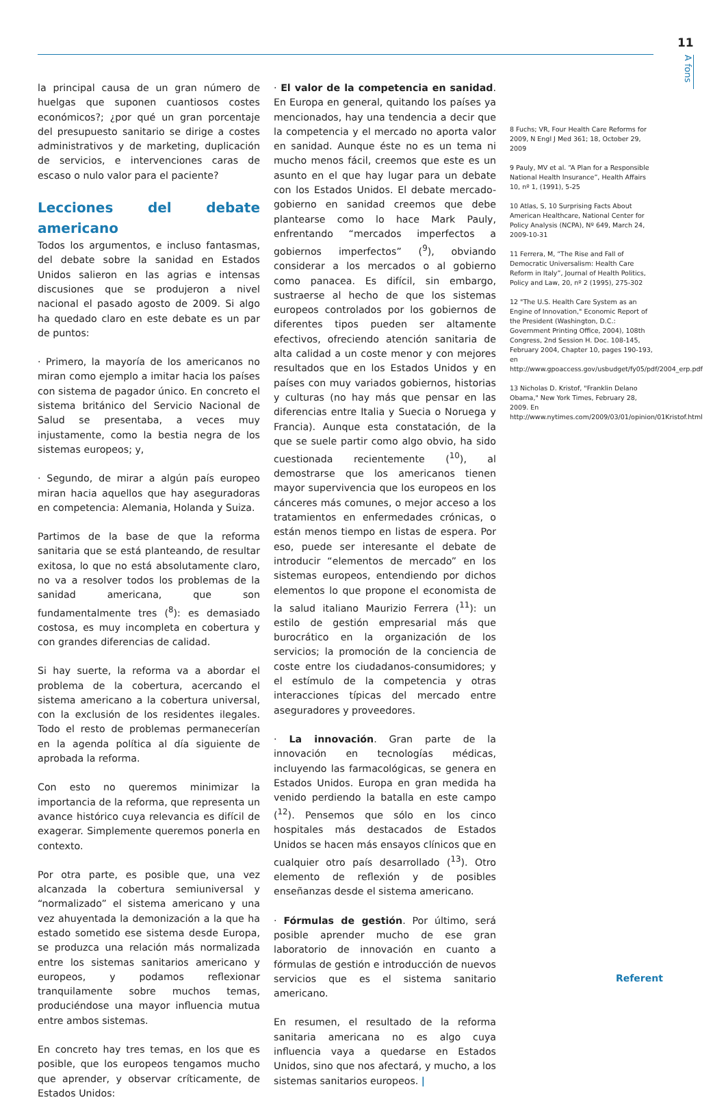11
A fons
la principal causa de un gran número de huelgas que suponen cuantiosos costes económicos?; ¿por qué un gran porcentaje del presupuesto sanitario se dirige a costes administrativos y de marketing, duplicación de servicios, e intervenciones caras de escaso o nulo valor para el paciente?
Lecciones del debate americano
Todos los argumentos, e incluso fantasmas, del debate sobre la sanidad en Estados Unidos salieron en las agrias e intensas discusiones que se produjeron a nivel nacional el pasado agosto de 2009. Si algo ha quedado claro en este debate es un par de puntos:
· Primero, la mayoría de los americanos no miran como ejemplo a imitar hacia los países con sistema de pagador único. En concreto el sistema británico del Servicio Nacional de Salud se presentaba, a veces muy injustamente, como la bestia negra de los sistemas europeos; y,
· Segundo, de mirar a algún país europeo miran hacia aquellos que hay aseguradoras en competencia: Alemania, Holanda y Suiza.
Partimos de la base de que la reforma sanitaria que se está planteando, de resultar exitosa, lo que no está absolutamente claro, no va a resolver todos los problemas de la sanidad americana, que son fundamentalmente tres (<sup>8</sup>): es demasiado costosa, es muy incompleta en cobertura y con grandes diferencias de calidad.
Si hay suerte, la reforma va a abordar el problema de la cobertura, acercando el sistema americano a la cobertura universal, con la exclusión de los residentes ilegales. Todo el resto de problemas permanecerían en la agenda política al día siguiente de aprobada la reforma.
Con esto no queremos minimizar la importancia de la reforma, que representa un avance histórico cuya relevancia es difícil de exagerar. Simplemente queremos ponerla en contexto.
Por otra parte, es posible que, una vez alcanzada la cobertura semiuniversal y “normalizado” el sistema americano y una vez ahuyentada la demonización a la que ha estado sometido ese sistema desde Europa, se produzca una relación más normalizada entre los sistemas sanitarios americano y europeos, y podamos reflexionar tranquilamente sobre muchos temas, produciéndose una mayor influencia mutua entre ambos sistemas.
En concreto hay tres temas, en los que es posible, que los europeos tengamos mucho que aprender, y observar críticamente, de Estados Unidos:
· El valor de la competencia en sanidad. En Europa en general, quitando los países ya mencionados, hay una tendencia a decir que la competencia y el mercado no aporta valor en sanidad. Aunque éste no es un tema ni mucho menos fácil, creemos que este es un asunto en el que hay lugar para un debate con los Estados Unidos. El debate mercado-gobierno en sanidad creemos que debe plantearse como lo hace Mark Pauly, enfrentando “mercados imperfectos a gobiernos imperfectos” (<sup>9</sup>), obviando considerar a los mercados o al gobierno como panacea. Es difícil, sin embargo, sustraerse al hecho de que los sistemas europeos controlados por los gobiernos de diferentes tipos pueden ser altamente efectivos, ofreciendo atención sanitaria de alta calidad a un coste menor y con mejores resultados que en los Estados Unidos y en países con muy variados gobiernos, historias y culturas (no hay más que pensar en las diferencias entre Italia y Suecia o Noruega y Francia). Aunque esta constatación, de la que se suele partir como algo obvio, ha sido cuestionada recientemente (<sup>10</sup>), al demostrarse que los americanos tienen mayor supervivencia que los europeos en los cánceres más comunes, o mejor acceso a los tratamientos en enfermedades crónicas, o están menos tiempo en listas de espera. Por eso, puede ser interesante el debate de introducir “elementos de mercado” en los sistemas europeos, entendiendo por dichos elementos lo que propone el economista de la salud italiano Maurizio Ferrera (<sup>11</sup>): un estilo de gestión empresarial más que burocrático en la organización de los servicios; la promoción de la conciencia de coste entre los ciudadanos-consumidores; y el estímulo de la competencia y otras interacciones típicas del mercado entre aseguradores y proveedores.
· La innovación. Gran parte de la innovación en tecnologías médicas, incluyendo las farmacológicas, se genera en Estados Unidos. Europa en gran medida ha venido perdiendo la batalla en este campo (<sup>12</sup>). Pensemos que sólo en los cinco hospitales más destacados de Estados Unidos se hacen más ensayos clínicos que en cualquier otro país desarrollado (<sup>13</sup>). Otro elemento de reflexión y de posibles enseñanzas desde el sistema americano.
· Fórmulas de gestión. Por último, será posible aprender mucho de ese gran laboratorio de innovación en cuanto a fórmulas de gestión e introducción de nuevos servicios que es el sistema sanitario americano.
En resumen, el resultado de la reforma sanitaria americana no es algo cuya influencia vaya a quedarse en Estados Unidos, sino que nos afectará, y mucho, a los sistemas sanitarios europeos. |
8 Fuchs; VR, Four Health Care Reforms for 2009, N Engl J Med 361; 18, October 29, 2009
9 Pauly, MV et al. “A Plan for a Responsible National Health Insurance”, Health Affairs 10, nº 1, (1991), 5-25
10 Atlas, S, 10 Surprising Facts About American Healthcare, National Center for Policy Analysis (NCPA), Nº 649, March 24, 2009-10-31
11 Ferrera, M, “The Rise and Fall of Democratic Universalism: Health Care Reform in Italy”, Journal of Health Politics, Policy and Law, 20, nº 2 (1995), 275-302
12 "The U.S. Health Care System as an Engine of Innovation," Economic Report of the President (Washington, D.C.: Government Printing Office, 2004), 108th Congress, 2nd Session H. Doc. 108-145, February 2004, Chapter 10, pages 190-193, en http://www.gpoaccess.gov/usbudget/fy05/pdf/2004_erp.pdf
13 Nicholas D. Kristof, "Franklin Delano Obama," New York Times, February 28, 2009. En http://www.nytimes.com/2009/03/01/opinion/01Kristof.html
Referent